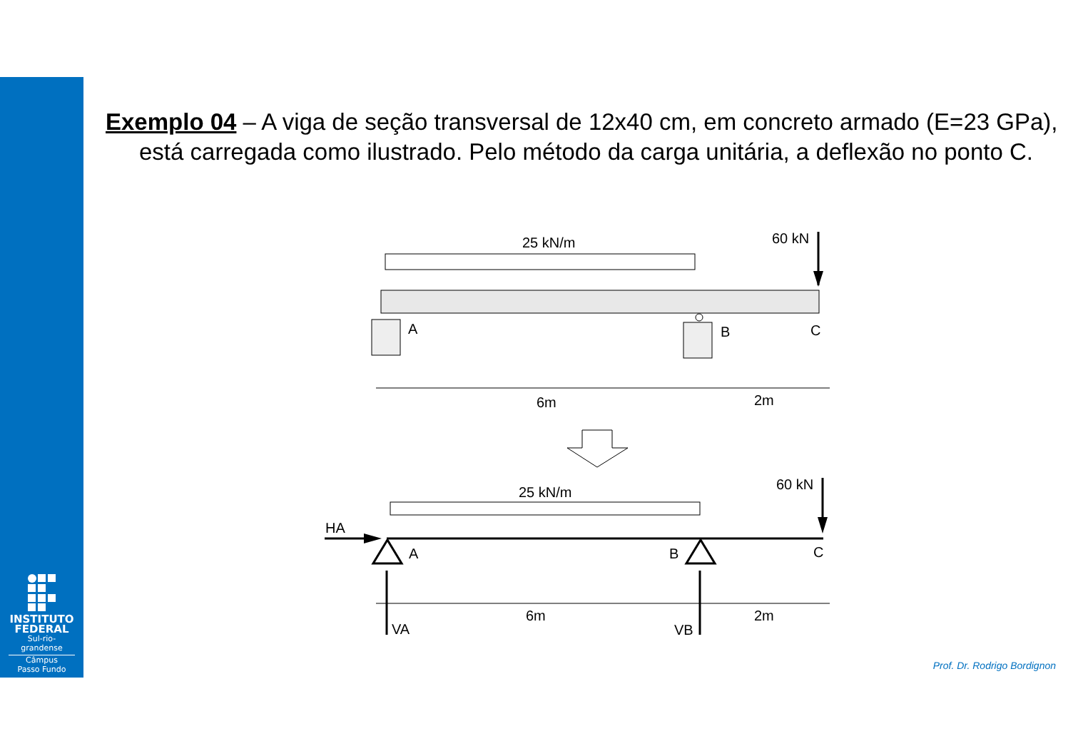INSTITUTO
FEDERAL
Sul-rio-grandense
Câmpus
Passo Fundo
Exemplo 04 – A viga de seção transversal de 12x40 cm, em concreto armado (E=23 GPa), está carregada como ilustrado. Pelo método da carga unitária, a deflexão no ponto C.
25 kN/m
60 kN
A
B
C
6m
2m
25 kN/m
60 kN
HA
A
B
C
6m
2m
VA
VB
Prof. Dr. Rodrigo Bordignon